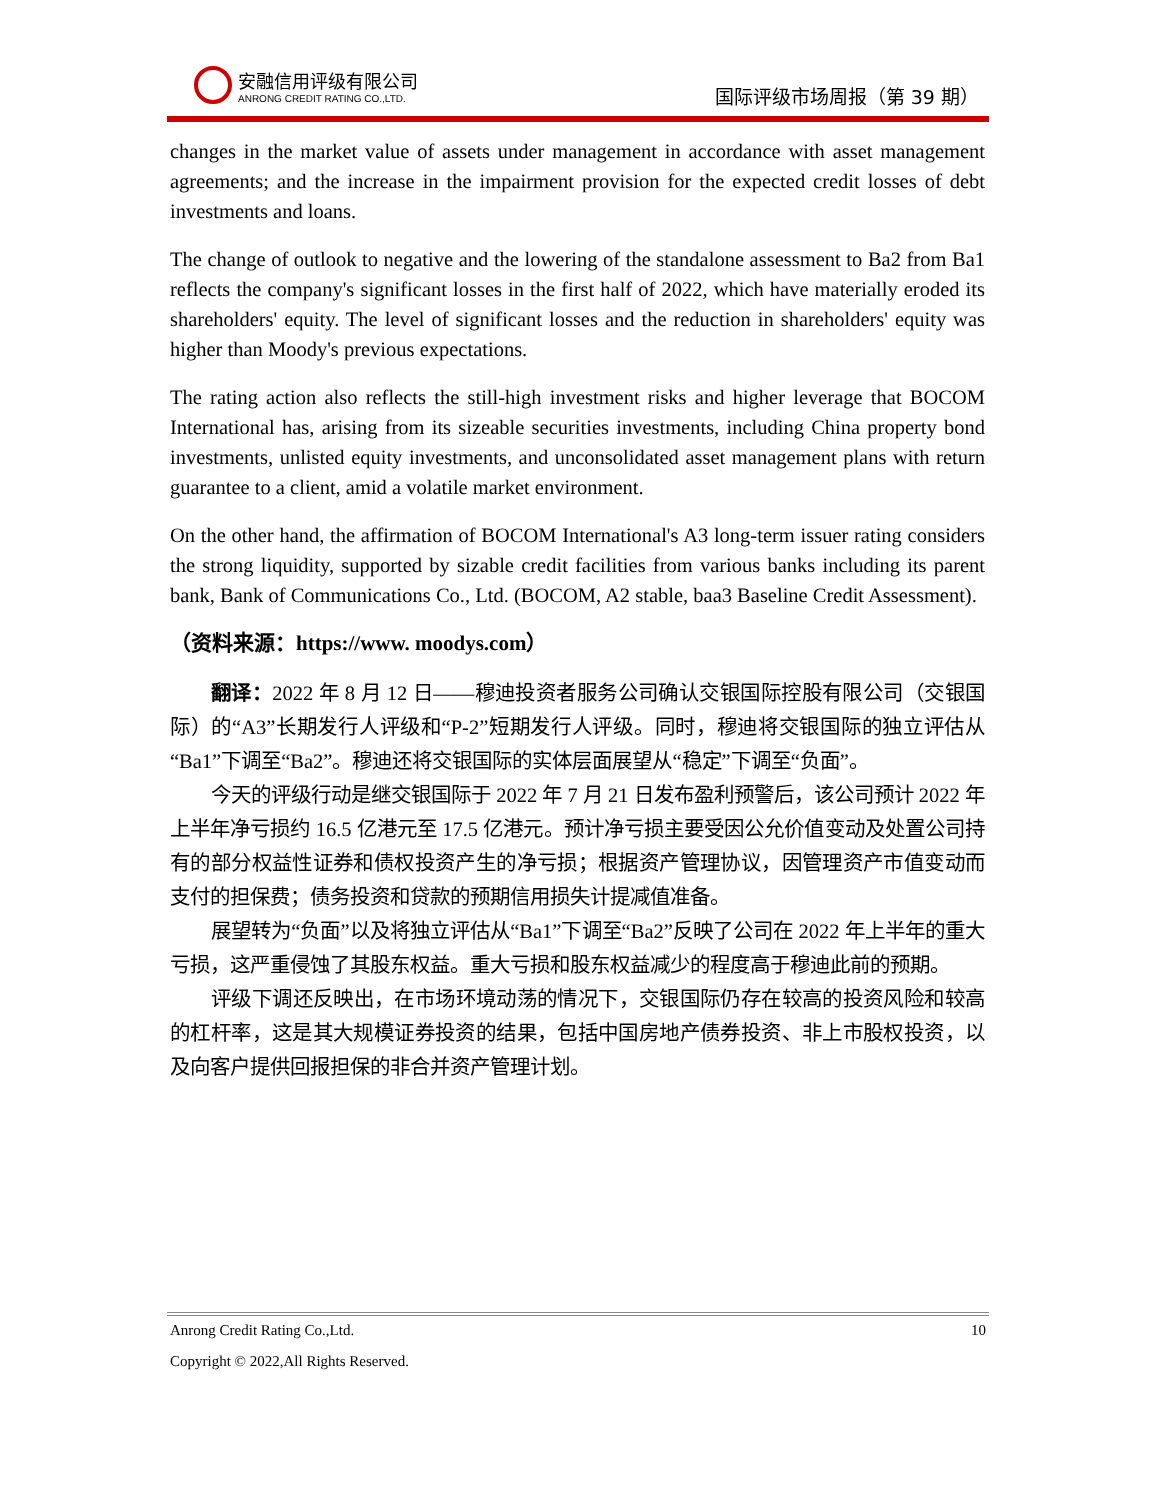安融信用评级有限公司
ANRONG CREDIT RATING CO.,LTD.
国际评级市场周报（第 39 期）
changes in the market value of assets under management in accordance with asset management agreements; and the increase in the impairment provision for the expected credit losses of debt investments and loans.
The change of outlook to negative and the lowering of the standalone assessment to Ba2 from Ba1 reflects the company's significant losses in the first half of 2022, which have materially eroded its shareholders' equity. The level of significant losses and the reduction in shareholders' equity was higher than Moody's previous expectations.
The rating action also reflects the still-high investment risks and higher leverage that BOCOM International has, arising from its sizeable securities investments, including China property bond investments, unlisted equity investments, and unconsolidated asset management plans with return guarantee to a client, amid a volatile market environment.
On the other hand, the affirmation of BOCOM International's A3 long-term issuer rating considers the strong liquidity, supported by sizable credit facilities from various banks including its parent bank, Bank of Communications Co., Ltd. (BOCOM, A2 stable, baa3 Baseline Credit Assessment).
（资料来源：https://www. moodys.com）
翻译：2022 年 8 月 12 日——穆迪投资者服务公司确认交银国际控股有限公司（交银国际）的“A3”长期发行人评级和“P-2”短期发行人评级。同时，穆迪将交银国际的独立评估从“Ba1”下调至“Ba2”。穆迪还将交银国际的实体层面展望从“稳定”下调至“负面”。
今天的评级行动是继交银国际于 2022 年 7 月 21 日发布盈利预警后，该公司预计 2022 年上半年净亏损约 16.5 亿港元至 17.5 亿港元。预计净亏损主要受因公允价值变动及处置公司持有的部分权益性证券和债权投资产生的净亏损；根据资产管理协议，因管理资产市值变动而支付的担保费；债务投资和贷款的预期信用损失计提减值准备。
展望转为“负面”以及将独立评估从“Ba1”下调至“Ba2”反映了公司在 2022 年上半年的重大亏损，这严重侵蚀了其股东权益。重大亏损和股东权益减少的程度高于穆迪此前的预期。
评级下调还反映出，在市场环境动荡的情况下，交银国际仍存在较高的投资风险和较高的杠杆率，这是其大规模证券投资的结果，包括中国房地产债券投资、非上市股权投资，以及向客户提供回报担保的非合并资产管理计划。
Anrong Credit Rating Co.,Ltd. 10
Copyright © 2022,All Rights Reserved.